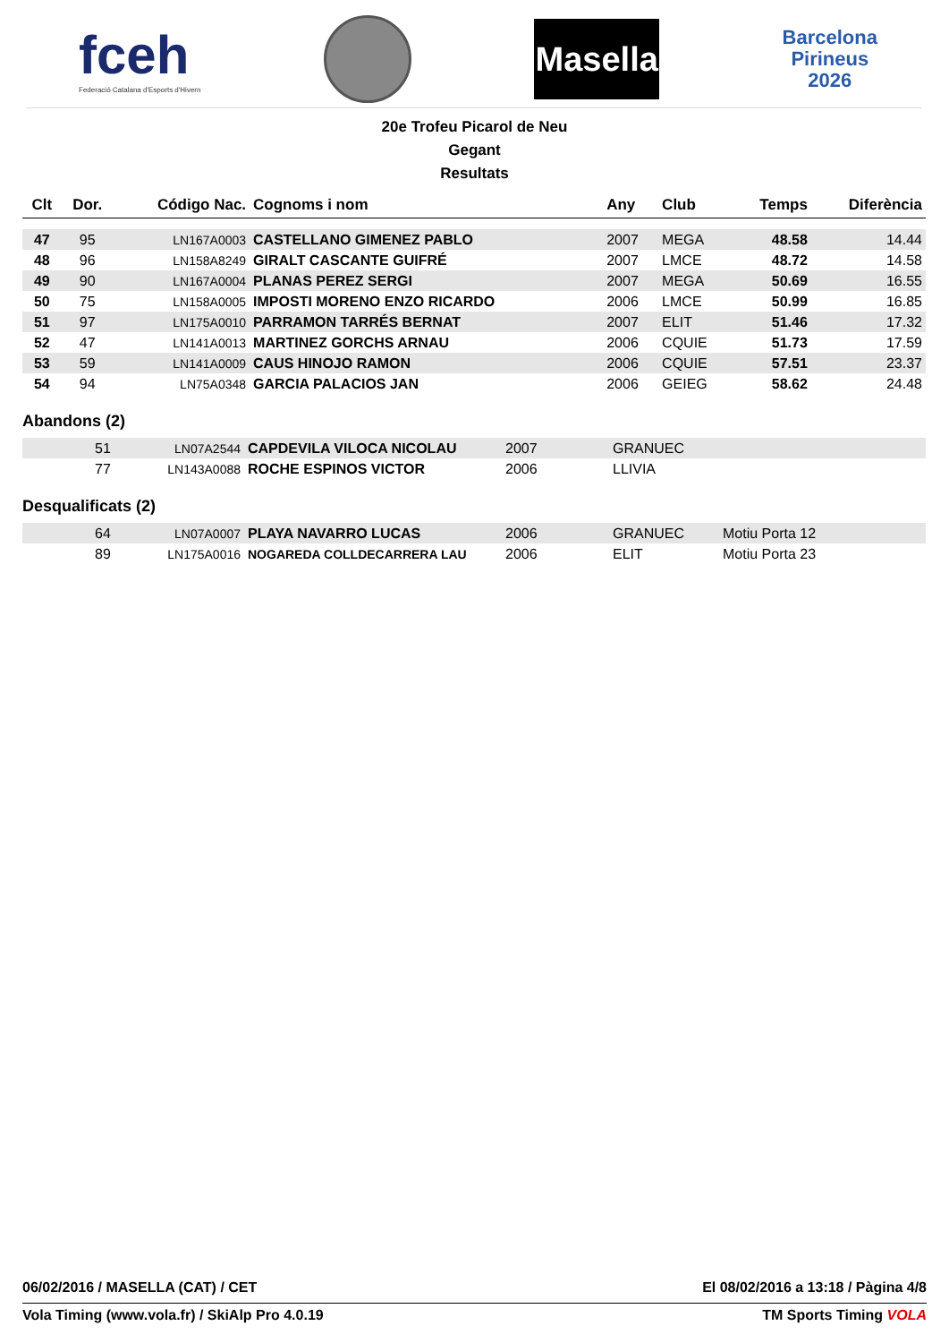fceh
Federació Catalana d'Esports d'Hivern
Masella
Barcelona
Pirineus
2026
20e Trofeu Picarol de Neu
Gegant
Resultats
| Clt | Dor. | Código Nac. | Cognoms i nom | Any | Club | Temps | Diferència |
| --- | --- | --- | --- | --- | --- | --- | --- |
| 47 | 95 | LN167A0003 | CASTELLANO GIMENEZ PABLO | 2007 | MEGA | 48.58 | 14.44 |
| 48 | 96 | LN158A8249 | GIRALT CASCANTE GUIFRÉ | 2007 | LMCE | 48.72 | 14.58 |
| 49 | 90 | LN167A0004 | PLANAS PEREZ SERGI | 2007 | MEGA | 50.69 | 16.55 |
| 50 | 75 | LN158A0005 | IMPOSTI MORENO ENZO RICARDO | 2006 | LMCE | 50.99 | 16.85 |
| 51 | 97 | LN175A0010 | PARRAMON TARRÉS BERNAT | 2007 | ELIT | 51.46 | 17.32 |
| 52 | 47 | LN141A0013 | MARTINEZ GORCHS ARNAU | 2006 | CQUIE | 51.73 | 17.59 |
| 53 | 59 | LN141A0009 | CAUS HINOJO RAMON | 2006 | CQUIE | 57.51 | 23.37 |
| 54 | 94 | LN75A0348 | GARCIA PALACIOS JAN | 2006 | GEIEG | 58.62 | 24.48 |
Abandons (2)
| | 51 | LN07A2544 | CAPDEVILA VILOCA NICOLAU | 2007 | GRANUEC | |
| | 77 | LN143A0088 | ROCHE ESPINOS VICTOR | 2006 | LLIVIA | |
Desqualificats (2)
| | 64 | LN07A0007 | PLAYA NAVARRO LUCAS | 2006 | GRANUEC | Motiu Porta 12 |
| | 89 | LN175A0016 | NOGAREDA COLLDECARRERA LAU | 2006 | ELIT | Motiu Porta 23 |
06/02/2016 / MASELLA (CAT) / CET El 08/02/2016 a 13:18 / Pàgina 4/8
Vola Timing (www.vola.fr) / SkiAlp Pro 4.0.19 TM Sports Timing VOLA